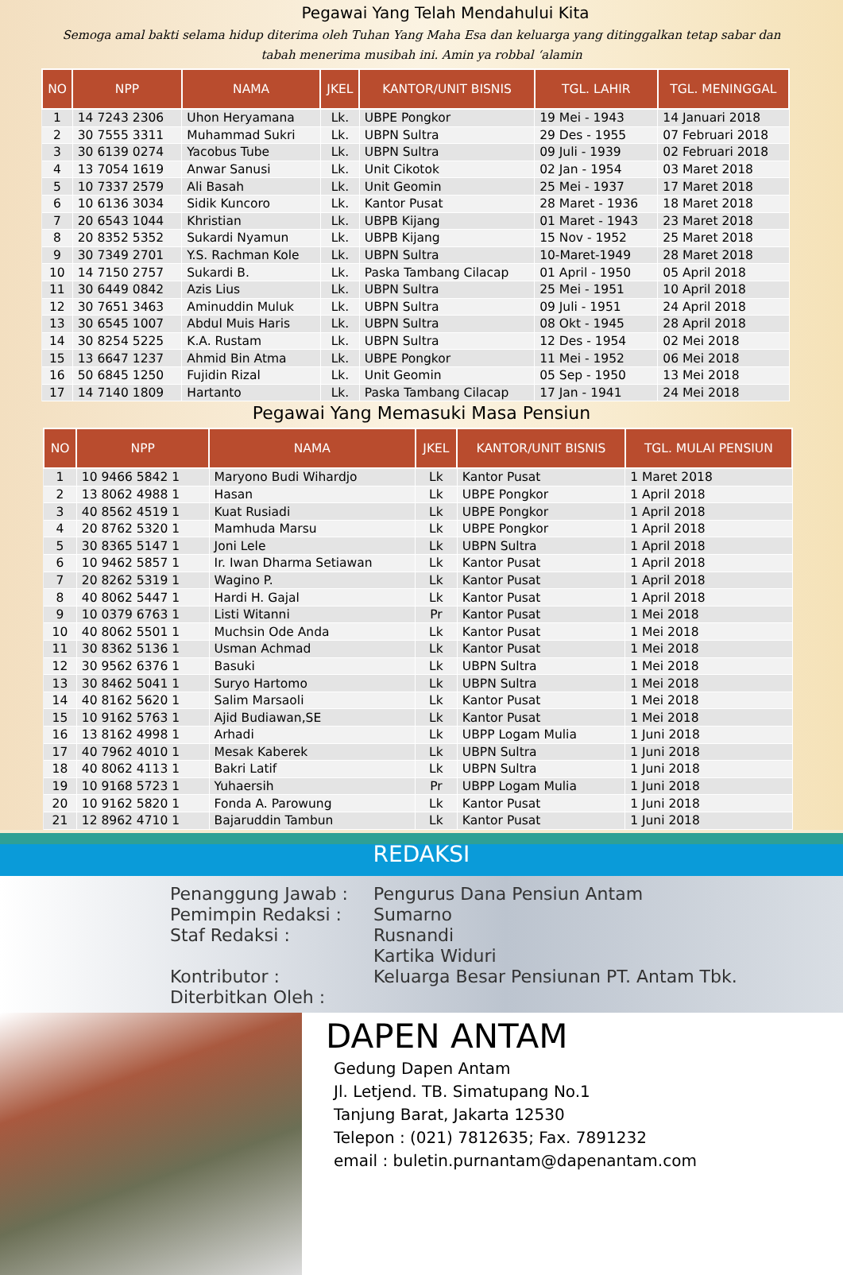Pegawai Yang Telah Mendahului Kita
Semoga amal bakti selama hidup diterima oleh Tuhan Yang Maha Esa dan keluarga yang ditinggalkan tetap sabar dan
tabah menerima musibah ini. Amin ya robbal ‘alamin
| NO | NPP | NAMA | JKEL | KANTOR/UNIT BISNIS | TGL. LAHIR | TGL. MENINGGAL |
| --- | --- | --- | --- | --- | --- | --- |
| 1 | 14 7243 2306 | Uhon Heryamana | Lk. | UBPE Pongkor | 19 Mei - 1943 | 14 Januari 2018 |
| 2 | 30 7555 3311 | Muhammad Sukri | Lk. | UBPN Sultra | 29 Des - 1955 | 07 Februari 2018 |
| 3 | 30 6139 0274 | Yacobus Tube | Lk. | UBPN Sultra | 09 Juli - 1939 | 02 Februari 2018 |
| 4 | 13 7054 1619 | Anwar Sanusi | Lk. | Unit Cikotok | 02 Jan - 1954 | 03 Maret 2018 |
| 5 | 10 7337 2579 | Ali Basah | Lk. | Unit Geomin | 25 Mei - 1937 | 17 Maret 2018 |
| 6 | 10 6136 3034 | Sidik Kuncoro | Lk. | Kantor Pusat | 28 Maret - 1936 | 18 Maret 2018 |
| 7 | 20 6543 1044 | Khristian | Lk. | UBPB Kijang | 01 Maret - 1943 | 23 Maret 2018 |
| 8 | 20 8352 5352 | Sukardi Nyamun | Lk. | UBPB Kijang | 15 Nov - 1952 | 25 Maret 2018 |
| 9 | 30 7349 2701 | Y.S. Rachman Kole | Lk. | UBPN Sultra | 10-Maret-1949 | 28 Maret 2018 |
| 10 | 14 7150 2757 | Sukardi B. | Lk. | Paska Tambang Cilacap | 01 April - 1950 | 05 April 2018 |
| 11 | 30 6449 0842 | Azis Lius | Lk. | UBPN Sultra | 25 Mei - 1951 | 10 April 2018 |
| 12 | 30 7651 3463 | Aminuddin Muluk | Lk. | UBPN Sultra | 09 Juli - 1951 | 24 April 2018 |
| 13 | 30 6545 1007 | Abdul Muis Haris | Lk. | UBPN Sultra | 08 Okt - 1945 | 28 April 2018 |
| 14 | 30 8254 5225 | K.A. Rustam | Lk. | UBPN Sultra | 12 Des - 1954 | 02 Mei 2018 |
| 15 | 13 6647 1237 | Ahmid Bin Atma | Lk. | UBPE Pongkor | 11 Mei - 1952 | 06 Mei 2018 |
| 16 | 50 6845 1250 | Fujidin Rizal | Lk. | Unit Geomin | 05 Sep - 1950 | 13 Mei 2018 |
| 17 | 14 7140 1809 | Hartanto | Lk. | Paska Tambang Cilacap | 17 Jan - 1941 | 24 Mei 2018 |
Pegawai Yang Memasuki Masa Pensiun
| NO | NPP | NAMA | JKEL | KANTOR/UNIT BISNIS | TGL. MULAI PENSIUN |
| --- | --- | --- | --- | --- | --- |
| 1 | 10 9466 5842 1 | Maryono Budi Wihardjo | Lk | Kantor Pusat | 1 Maret 2018 |
| 2 | 13 8062 4988 1 | Hasan | Lk | UBPE Pongkor | 1 April 2018 |
| 3 | 40 8562 4519 1 | Kuat Rusiadi | Lk | UBPE Pongkor | 1 April 2018 |
| 4 | 20 8762 5320 1 | Mamhuda Marsu | Lk | UBPE Pongkor | 1 April 2018 |
| 5 | 30 8365 5147 1 | Joni Lele | Lk | UBPN Sultra | 1 April 2018 |
| 6 | 10 9462 5857 1 | Ir. Iwan Dharma Setiawan | Lk | Kantor Pusat | 1 April 2018 |
| 7 | 20 8262 5319 1 | Wagino P. | Lk | Kantor Pusat | 1 April 2018 |
| 8 | 40 8062 5447 1 | Hardi H. Gajal | Lk | Kantor Pusat | 1 April 2018 |
| 9 | 10 0379 6763 1 | Listi Witanni | Pr | Kantor Pusat | 1 Mei 2018 |
| 10 | 40 8062 5501 1 | Muchsin Ode Anda | Lk | Kantor Pusat | 1 Mei 2018 |
| 11 | 30 8362 5136 1 | Usman Achmad | Lk | Kantor Pusat | 1 Mei 2018 |
| 12 | 30 9562 6376 1 | Basuki | Lk | UBPN Sultra | 1 Mei 2018 |
| 13 | 30 8462 5041 1 | Suryo Hartomo | Lk | UBPN Sultra | 1 Mei 2018 |
| 14 | 40 8162 5620 1 | Salim Marsaoli | Lk | Kantor Pusat | 1 Mei 2018 |
| 15 | 10 9162 5763 1 | Ajid Budiawan,SE | Lk | Kantor Pusat | 1 Mei 2018 |
| 16 | 13 8162 4998 1 | Arhadi | Lk | UBPP Logam Mulia | 1 Juni 2018 |
| 17 | 40 7962 4010 1 | Mesak Kaberek | Lk | UBPN Sultra | 1 Juni 2018 |
| 18 | 40 8062 4113 1 | Bakri Latif | Lk | UBPN Sultra | 1 Juni 2018 |
| 19 | 10 9168 5723 1 | Yuhaersih | Pr | UBPP Logam Mulia | 1 Juni 2018 |
| 20 | 10 9162 5820 1 | Fonda A. Parowung | Lk | Kantor Pusat | 1 Juni 2018 |
| 21 | 12 8962 4710 1 | Bajaruddin Tambun | Lk | Kantor Pusat | 1 Juni 2018 |
REDAKSI
Penanggung Jawab :
Pengurus Dana Pensiun Antam
Pemimpin Redaksi :
Sumarno
Staf Redaksi :
Rusnandi
Kartika Widuri
Kontributor :
Keluarga Besar Pensiunan PT. Antam Tbk.
Diterbitkan Oleh :
DAPEN ANTAM
Gedung Dapen Antam
Jl. Letjend. TB. Simatupang No.1
Tanjung Barat, Jakarta 12530
Telepon : (021) 7812635; Fax. 7891232
email : buletin.purnantam@dapenantam.com